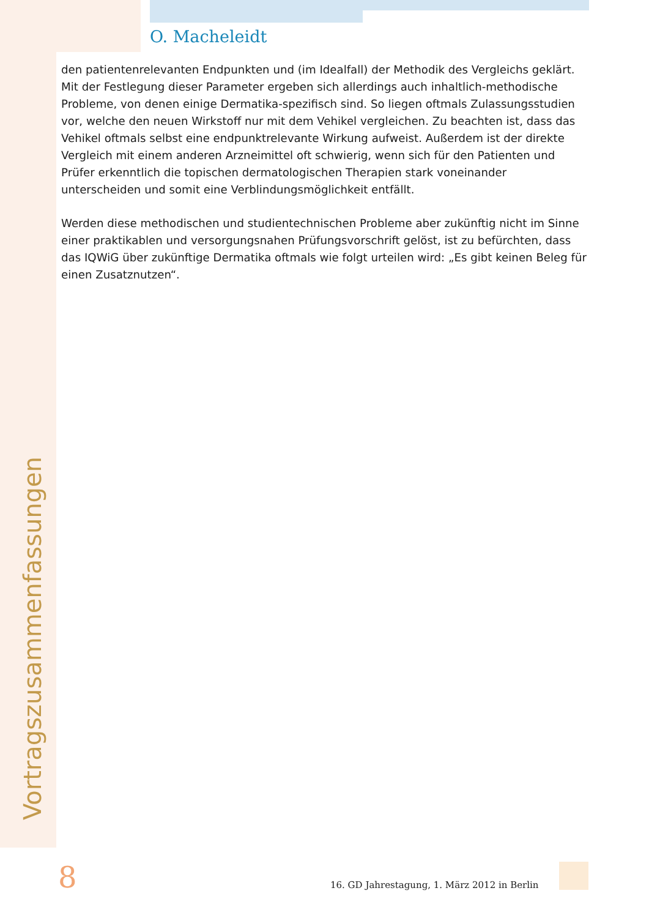O. Macheleidt
den patientenrelevanten Endpunkten und (im Idealfall) der Methodik des Vergleichs geklärt. Mit der Festlegung dieser Parameter ergeben sich allerdings auch inhaltlich-methodische Probleme, von denen einige Dermatika-spezifisch sind. So liegen oftmals Zulassungsstudien vor, welche den neuen Wirkstoff nur mit dem Vehikel vergleichen. Zu beachten ist, dass das Vehikel oftmals selbst eine endpunktrelevante Wirkung aufweist. Außerdem ist der direkte Vergleich mit einem anderen Arzneimittel oft schwierig, wenn sich für den Patienten und Prüfer erkenntlich die topischen dermatologischen Therapien stark voneinander unterscheiden und somit eine Verblindungsmöglichkeit entfällt.
Werden diese methodischen und studientechnischen Probleme aber zukünftig nicht im Sinne einer praktikablen und versorgungsnahen Prüfungsvorschrift gelöst, ist zu befürchten, dass das IQWiG über zukünftige Dermatika oftmals wie folgt urteilen wird: „Es gibt keinen Beleg für einen Zusatznutzen“.
Vortragszusammenfassungen
8
16. GD Jahrestagung, 1. März 2012 in Berlin